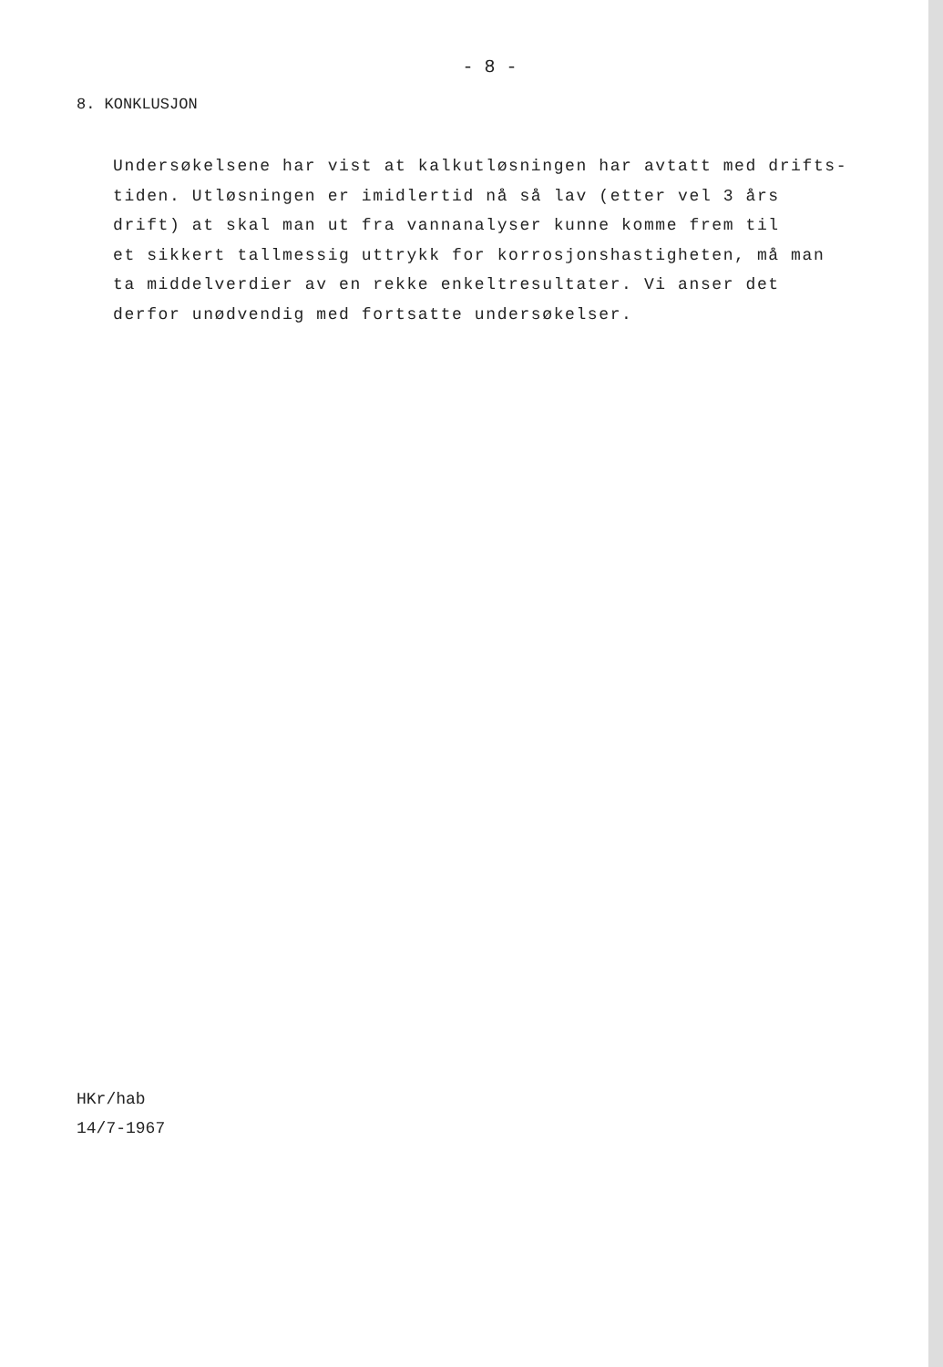- 8 -
8. KONKLUSJON
Undersøkelsene har vist at kalkutløsningen har avtatt med drifts-
tiden. Utløsningen er imidlertid nå så lav (etter vel 3 års
drift) at skal man ut fra vannanalyser kunne komme frem til
et sikkert tallmessig uttrykk for korrosjonshastigheten, må man
ta middelverdier av en rekke enkeltresultater. Vi anser det
derfor unødvendig med fortsatte undersøkelser.
HKr/hab
14/7-1967